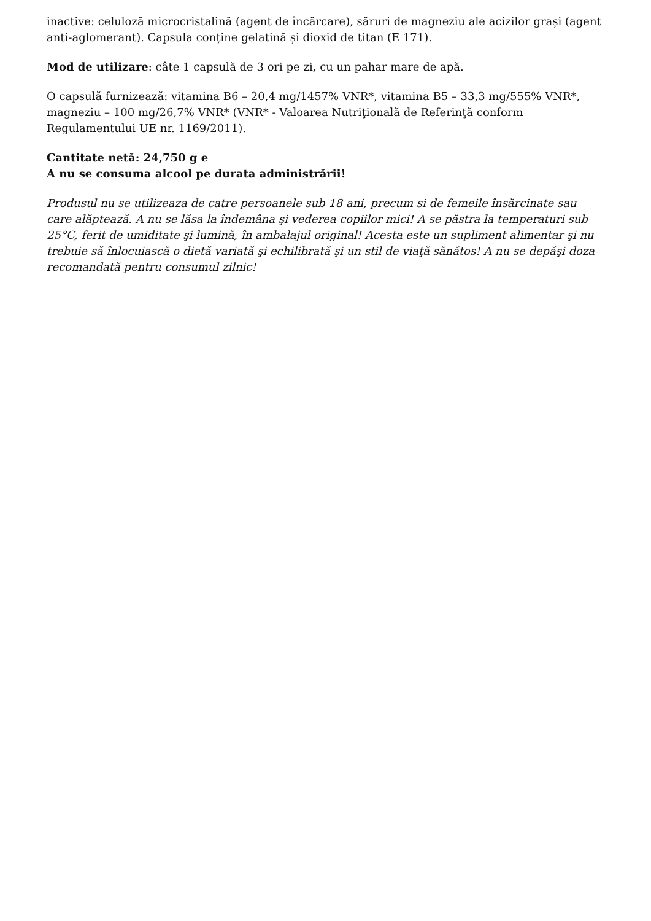inactive: celuloză microcristalină (agent de încărcare), săruri de magneziu ale acizilor grași (agent anti-aglomerant). Capsula conține gelatină și dioxid de titan (E 171).
Mod de utilizare: câte 1 capsulă de 3 ori pe zi, cu un pahar mare de apă.
O capsulă furnizează: vitamina B6 – 20,4 mg/1457% VNR*, vitamina B5 – 33,3 mg/555% VNR*, magneziu – 100 mg/26,7% VNR* (VNR* - Valoarea Nutriţională de Referinţă conform Regulamentului UE nr. 1169/2011).
Cantitate netă: 24,750 g e
A nu se consuma alcool pe durata administrării!
Produsul nu se utilizeaza de catre persoanele sub 18 ani, precum si de femeile însărcinate sau care alăptează. A nu se lăsa la îndemâna şi vederea copiilor mici! A se păstra la temperaturi sub 25°C, ferit de umiditate şi lumină, în ambalajul original! Acesta este un supliment alimentar şi nu trebuie să înlocuiască o dietă variată şi echilibrată şi un stil de viaţă sănătos! A nu se depăşi doza recomandată pentru consumul zilnic!